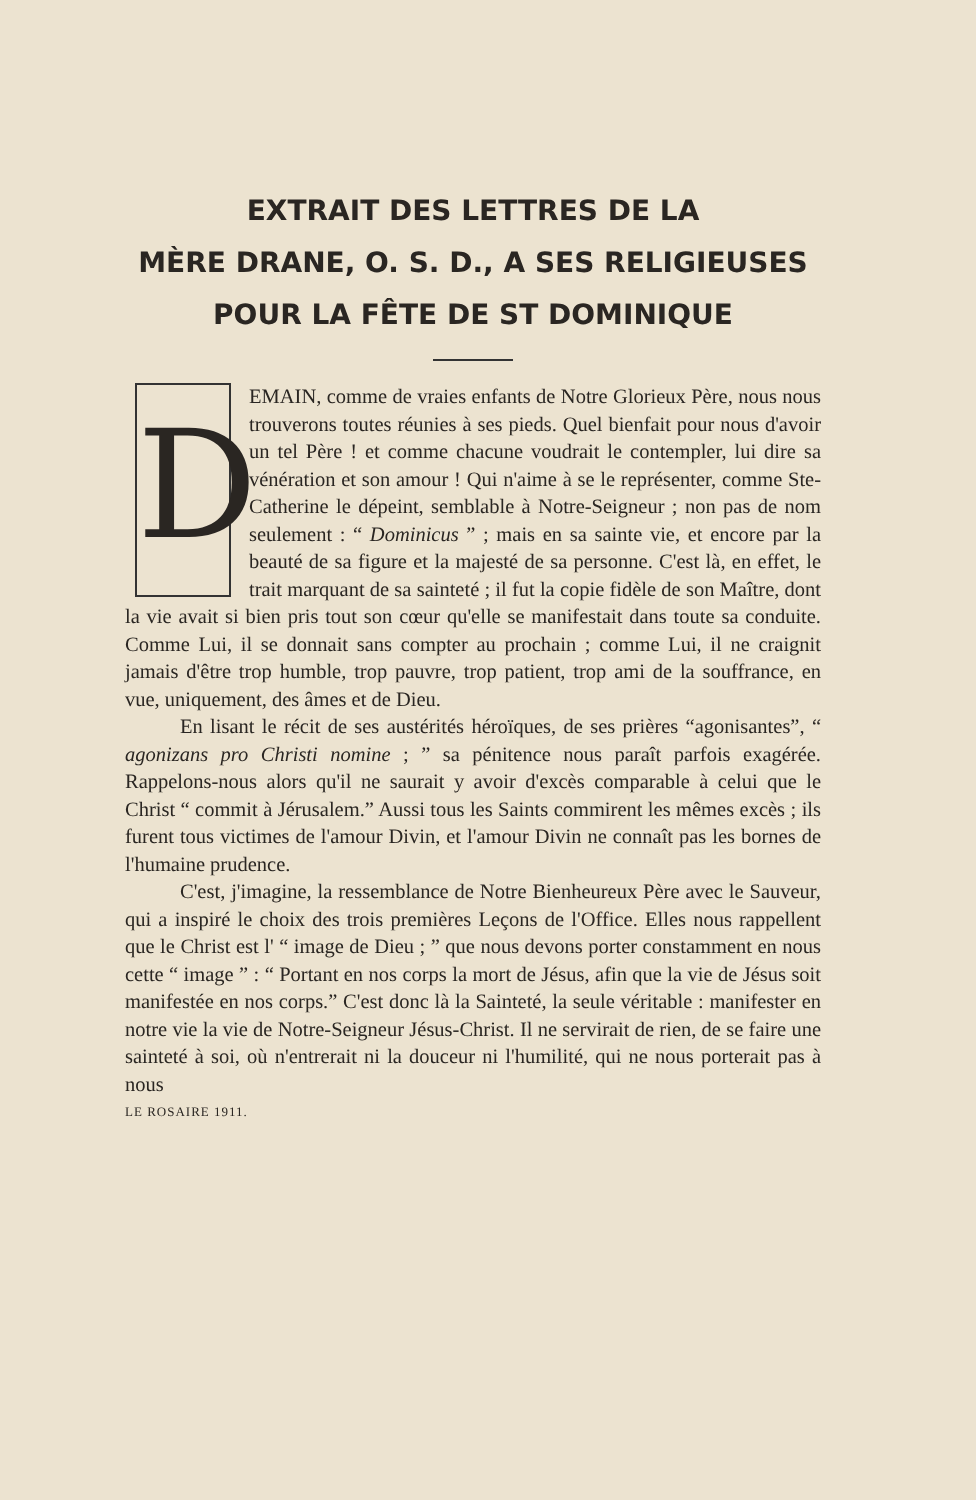EXTRAIT DES LETTRES DE LA
MÈRE DRANE, O. S. D., A SES RELIGIEUSES
POUR LA FÊTE DE ST DOMINIQUE
DEMAIN, comme de vraies enfants de Notre Glorieux Père, nous nous trouverons toutes réunies à ses pieds. Quel bienfait pour nous d'avoir un tel Père ! et comme chacune voudrait le contempler, lui dire sa vénération et son amour ! Qui n'aime à se le représenter, comme Ste-Catherine le dépeint, semblable à Notre-Seigneur ; non pas de nom seulement : “ Dominicus ” ; mais en sa sainte vie, et encore par la beauté de sa figure et la majesté de sa personne. C'est là, en effet, le trait marquant de sa sainteté ; il fut la copie fidèle de son Maître, dont la vie avait si bien pris tout son cœur qu'elle se manifestait dans toute sa conduite. Comme Lui, il se donnait sans compter au prochain ; comme Lui, il ne craignit jamais d'être trop humble, trop pauvre, trop patient, trop ami de la souffrance, en vue, uniquement, des âmes et de Dieu.
En lisant le récit de ses austérités héroïques, de ses prières “agonisantes”, “ agonizans pro Christi nomine ; ” sa pénitence nous paraît parfois exagérée. Rappelons-nous alors qu'il ne saurait y avoir d'excès comparable à celui que le Christ “ commit à Jérusalem.” Aussi tous les Saints commirent les mêmes excès ; ils furent tous victimes de l'amour Divin, et l'amour Divin ne connaît pas les bornes de l'humaine prudence.
C'est, j'imagine, la ressemblance de Notre Bienheureux Père avec le Sauveur, qui a inspiré le choix des trois premières Leçons de l'Office. Elles nous rappellent que le Christ est l' “ image de Dieu ; ” que nous devons porter constamment en nous cette “ image ” : “ Portant en nos corps la mort de Jésus, afin que la vie de Jésus soit manifestée en nos corps.” C'est donc là la Sainteté, la seule véritable : manifester en notre vie la vie de Notre-Seigneur Jésus-Christ. Il ne servirait de rien, de se faire une sainteté à soi, où n'entrerait ni la douceur ni l'humilité, qui ne nous porterait pas à nous
LE ROSAIRE 1911.